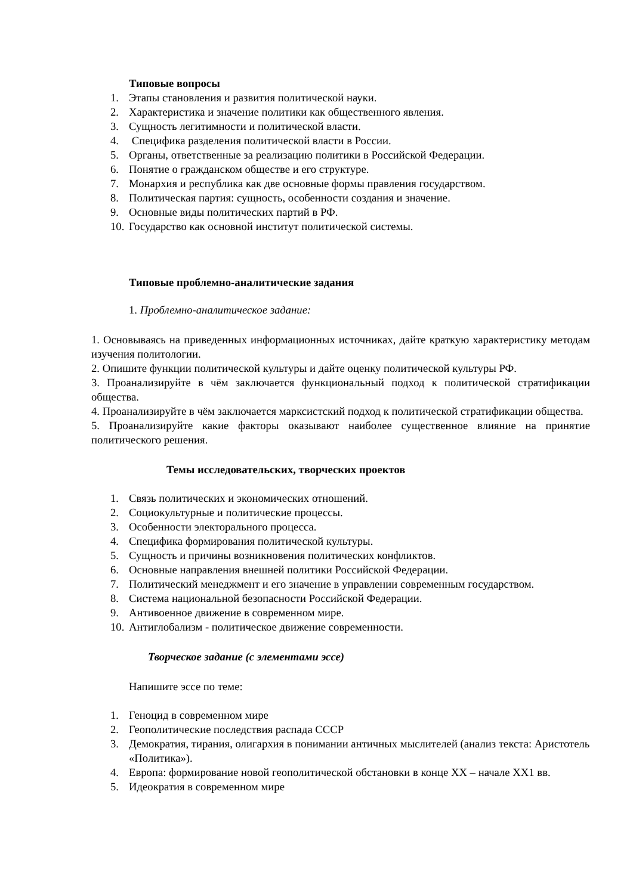Типовые вопросы
1. Этапы становления и развития политической науки.
2. Характеристика и значение политики как общественного явления.
3. Сущность легитимности и политической власти.
4. Специфика разделения политической власти в России.
5. Органы, ответственные за реализацию политики в Российской Федерации.
6. Понятие о гражданском обществе и его структуре.
7. Монархия и республика как две основные формы правления государством.
8. Политическая партия: сущность, особенности создания и значение.
9. Основные виды политических партий в РФ.
10. Государство как основной институт политической системы.
Типовые проблемно-аналитические задания
1. Проблемно-аналитическое задание:
1. Основываясь на приведенных информационных источниках, дайте краткую характеристику методам изучения политологии.
2. Опишите функции политической культуры и дайте оценку политической культуры РФ.
3. Проанализируйте в чём заключается функциональный подход к политической стратификации общества.
4. Проанализируйте в чём заключается марксистский подход к политической стратификации общества.
5. Проанализируйте какие факторы оказывают наиболее существенное влияние на принятие политического решения.
Темы исследовательских, творческих проектов
1. Связь политических и экономических отношений.
2. Социокультурные и политические процессы.
3. Особенности электорального процесса.
4. Специфика формирования политической культуры.
5. Сущность и причины возникновения политических конфликтов.
6. Основные направления внешней политики Российской Федерации.
7. Политический менеджмент и его значение в управлении современным государством.
8. Система национальной безопасности Российской Федерации.
9. Антивоенное движение в современном мире.
10. Антиглобализм - политическое движение современности.
Творческое задание (с элементами эссе)
Напишите эссе по теме:
1. Геноцид в современном мире
2. Геополитические последствия распада СССР
3. Демократия, тирания, олигархия в понимании античных мыслителей (анализ текста: Аристотель «Политика»).
4. Европа: формирование новой геополитической обстановки в конце XX – начале XX1 вв.
5. Идеократия в современном мире